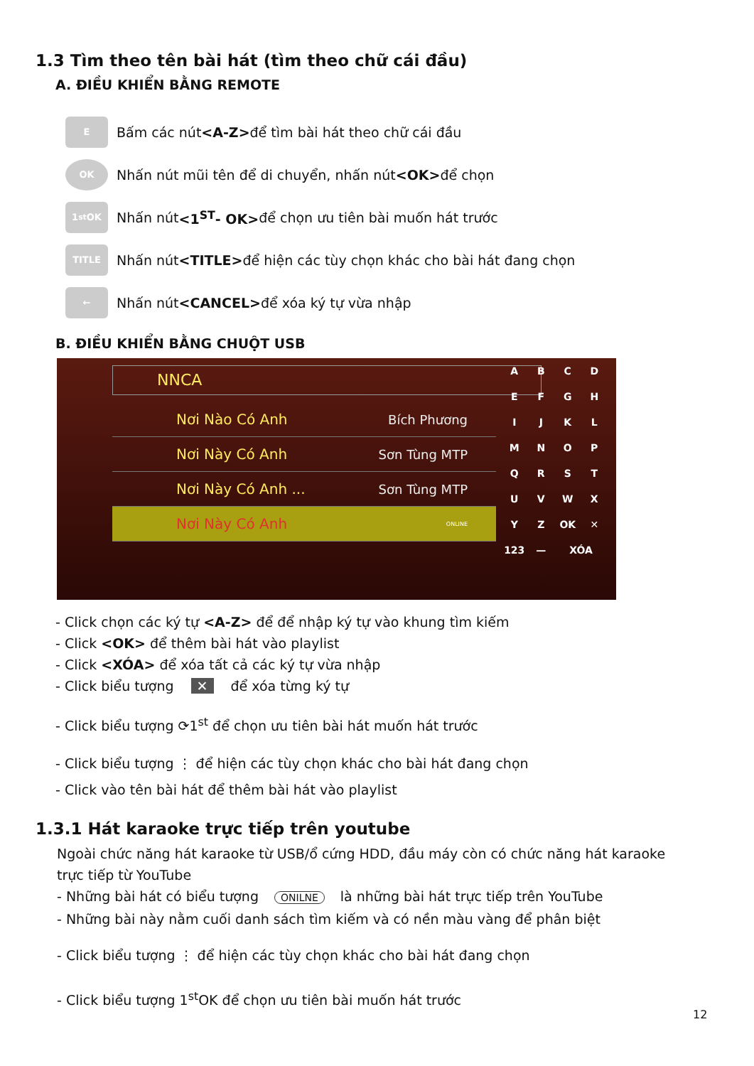1.3 Tìm theo tên bài hát (tìm theo chữ cái đầu)
A. ĐIỀU KHIỂN BẰNG REMOTE
E
Bấm các nút <A-Z> để tìm bài hát theo chữ cái đầu
OK
Nhấn nút mũi tên để di chuyển, nhấn nút <OK> để chọn
1<sup>st</sup>OK
Nhấn nút <1<sup>ST</sup>- OK> để chọn ưu tiên bài muốn hát trước
TITLE
Nhấn nút <TITLE> để hiện các tùy chọn khác cho bài hát đang chọn
←
Nhấn nút <CANCEL> để xóa ký tự vừa nhập
B. ĐIỀU KHIỂN BẰNG CHUỘT USB
NNCA
Nơi Nào Có Anh Bích Phương
Nơi Này Có Anh Sơn Tùng MTP
Nơi Này Có Anh ... Sơn Tùng MTP
Nơi Này Có Anh ONLINE
ABCDEFGHIJKLMNOPQRSTUVWXYZ OK ✕ 123 — XÓA
- Click chọn các ký tự <A-Z> để để nhập ký tự vào khung tìm kiếm
- Click <OK> để thêm bài hát vào playlist
- Click <XÓA> để xóa tất cả các ký tự vừa nhập
- Click biểu tượng ✕ để xóa từng ký tự
- Click biểu tượng ⟳1<sup>st</sup> để chọn ưu tiên bài hát muốn hát trước
- Click biểu tượng ⋮ để hiện các tùy chọn khác cho bài hát đang chọn
- Click vào tên bài hát để thêm bài hát vào playlist
1.3.1 Hát karaoke trực tiếp trên youtube
Ngoài chức năng hát karaoke từ USB/ổ cứng HDD, đầu máy còn có chức năng hát karaoke trực tiếp từ YouTube
- Những bài hát có biểu tượng ONILNE là những bài hát trực tiếp trên YouTube
- Những bài này nằm cuối danh sách tìm kiếm và có nền màu vàng để phân biệt
- Click biểu tượng ⋮ để hiện các tùy chọn khác cho bài hát đang chọn
- Click biểu tượng 1<sup>st</sup>OK để chọn ưu tiên bài muốn hát trước
12